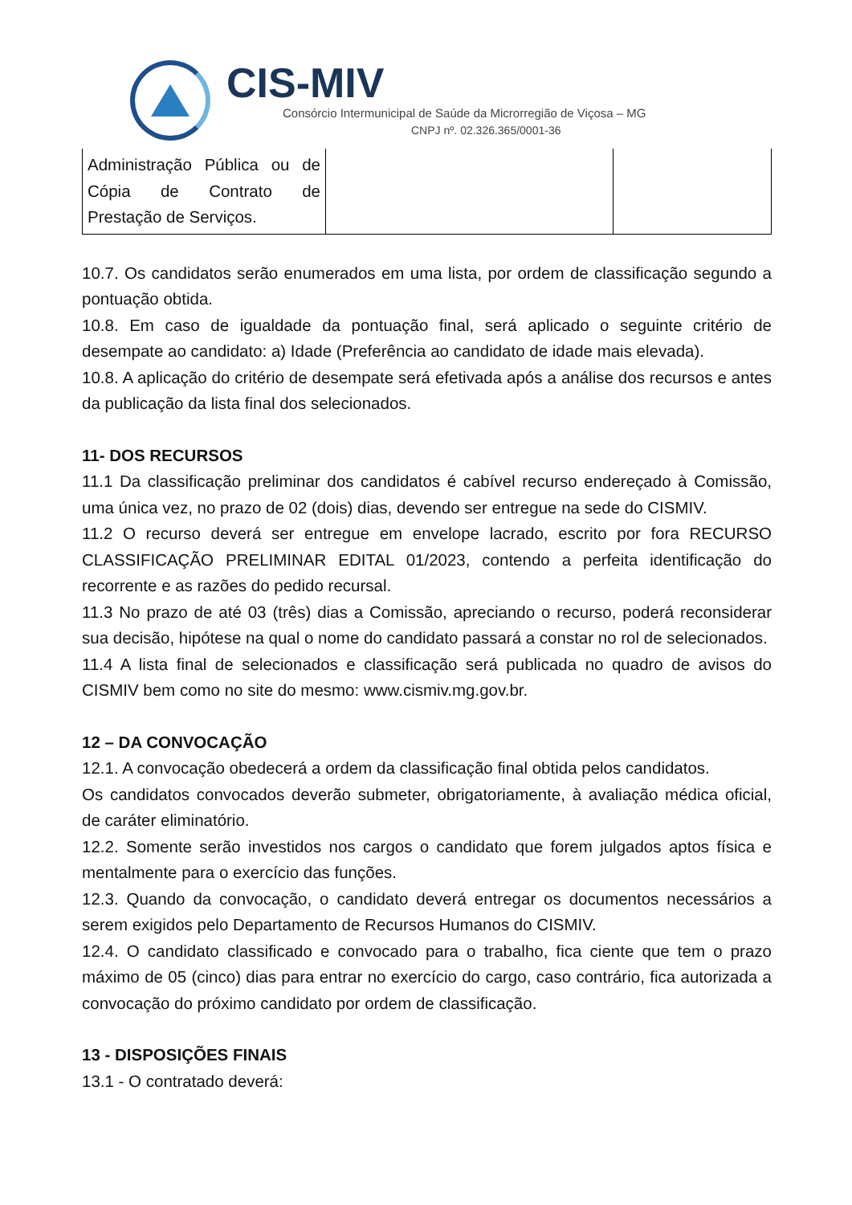CIS-MIV
Consórcio Intermunicipal de Saúde da Microrregião de Viçosa – MG
CNPJ nº. 02.326.365/0001-36
| Administração Pública ou de Cópia de Contrato de Prestação de Serviços. | | |
10.7. Os candidatos serão enumerados em uma lista, por ordem de classificação segundo a pontuação obtida.
10.8. Em caso de igualdade da pontuação final, será aplicado o seguinte critério de desempate ao candidato: a) Idade (Preferência ao candidato de idade mais elevada).
10.8. A aplicação do critério de desempate será efetivada após a análise dos recursos e antes da publicação da lista final dos selecionados.
11- DOS RECURSOS
11.1 Da classificação preliminar dos candidatos é cabível recurso endereçado à Comissão, uma única vez, no prazo de 02 (dois) dias, devendo ser entregue na sede do CISMIV.
11.2 O recurso deverá ser entregue em envelope lacrado, escrito por fora RECURSO CLASSIFICAÇÃO PRELIMINAR EDITAL 01/2023, contendo a perfeita identificação do recorrente e as razões do pedido recursal.
11.3 No prazo de até 03 (três) dias a Comissão, apreciando o recurso, poderá reconsiderar sua decisão, hipótese na qual o nome do candidato passará a constar no rol de selecionados.
11.4 A lista final de selecionados e classificação será publicada no quadro de avisos do CISMIV bem como no site do mesmo: www.cismiv.mg.gov.br.
12 – DA CONVOCAÇÃO
12.1. A convocação obedecerá a ordem da classificação final obtida pelos candidatos.
Os candidatos convocados deverão submeter, obrigatoriamente, à avaliação médica oficial, de caráter eliminatório.
12.2. Somente serão investidos nos cargos o candidato que forem julgados aptos física e mentalmente para o exercício das funções.
12.3. Quando da convocação, o candidato deverá entregar os documentos necessários a serem exigidos pelo Departamento de Recursos Humanos do CISMIV.
12.4. O candidato classificado e convocado para o trabalho, fica ciente que tem o prazo máximo de 05 (cinco) dias para entrar no exercício do cargo, caso contrário, fica autorizada a convocação do próximo candidato por ordem de classificação.
13 - DISPOSIÇÕES FINAIS
13.1 - O contratado deverá: